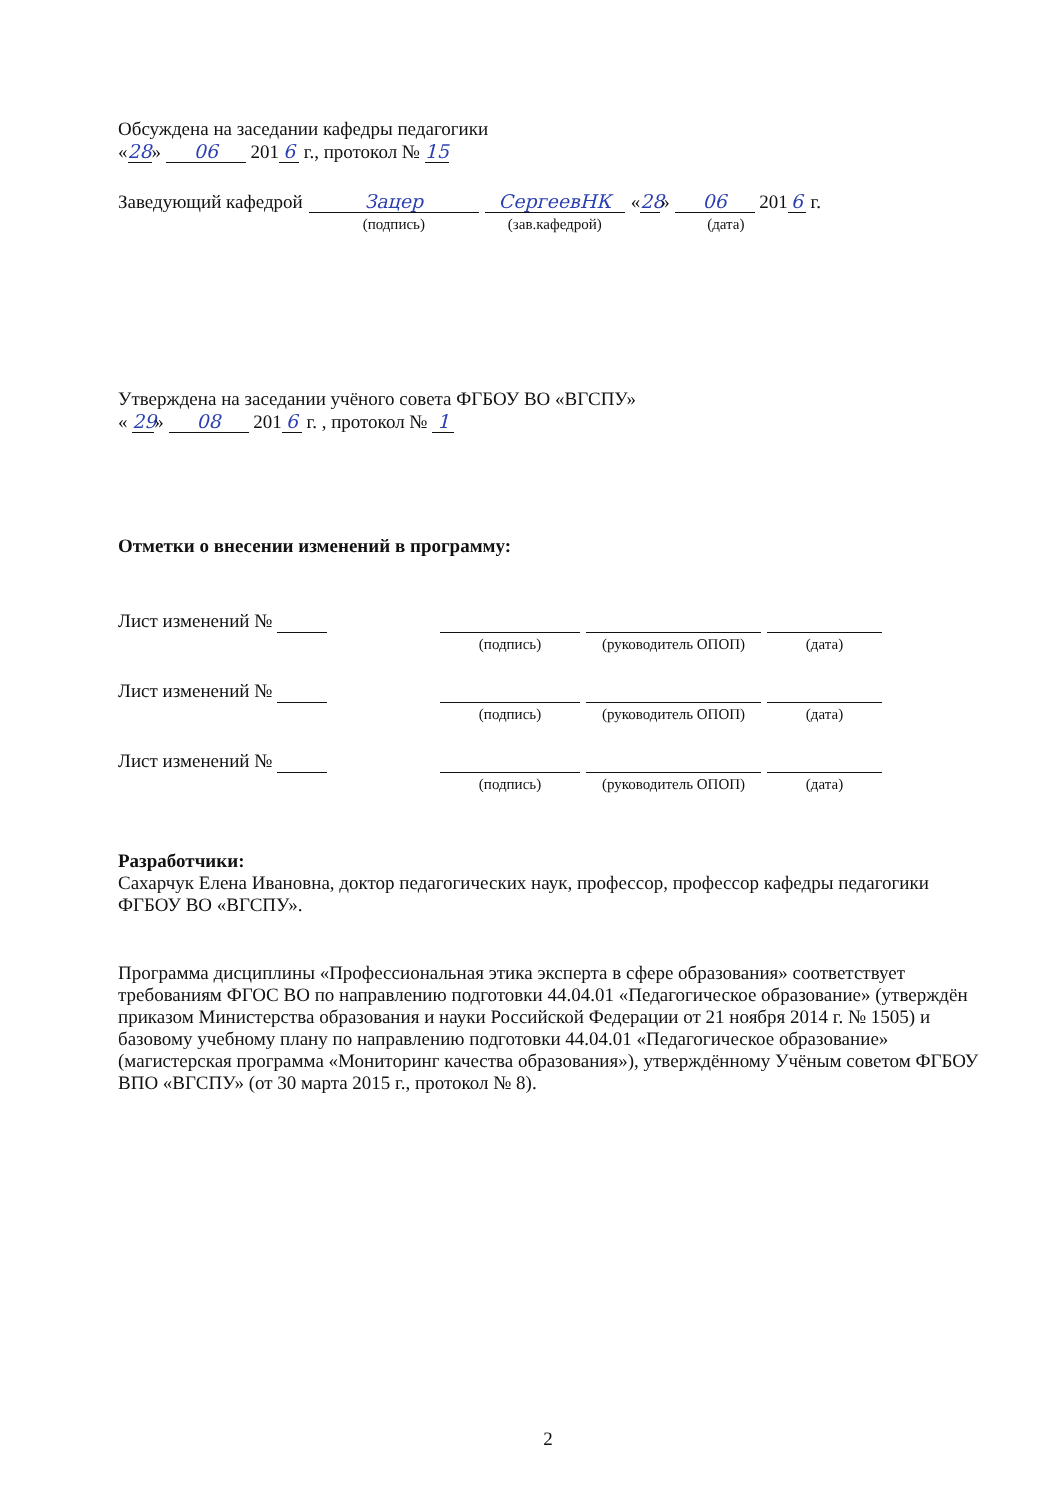Обсуждена на заседании кафедры педагогики
« 28 » 06 201 6 г., протокол № 15
| Заведующий кафедрой | Зацер | СергеевНК | « 28 » 06 201 6 г. |
| | (подпись) | (зав.кафедрой) | (дата) |
Утверждена на заседании учёного совета ФГБОУ ВО «ВГСПУ»
« 29 » 08 201 6 г. , протокол № 1
Отметки о внесении изменений в программу:
| Лист изменений № | | | |
| | (подпись) | (руководитель ОПОП) | (дата) |
| Лист изменений № | | | |
| | (подпись) | (руководитель ОПОП) | (дата) |
| Лист изменений № | | | |
| | (подпись) | (руководитель ОПОП) | (дата) |
Разработчики:
Сахарчук Елена Ивановна, доктор педагогических наук, профессор, профессор кафедры педагогики ФГБОУ ВО «ВГСПУ».
Программа дисциплины «Профессиональная этика эксперта в сфере образования» соответствует требованиям ФГОС ВО по направлению подготовки 44.04.01 «Педагогическое образование» (утверждён приказом Министерства образования и науки Российской Федерации от 21 ноября 2014 г. № 1505) и базовому учебному плану по направлению подготовки 44.04.01 «Педагогическое образование» (магистерская программа «Мониторинг качества образования»), утверждённому Учёным советом ФГБОУ ВПО «ВГСПУ» (от 30 марта 2015 г., протокол № 8).
2